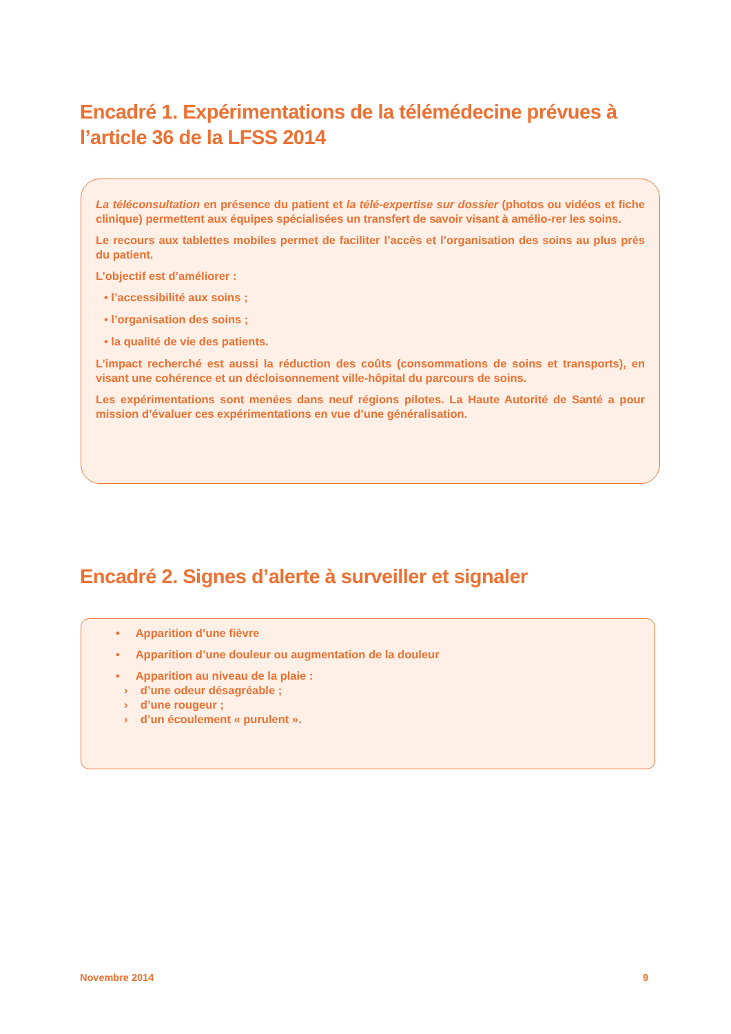Encadré 1. Expérimentations de la télémédecine prévues à
l’article 36 de la LFSS 2014
La téléconsultation en présence du patient et la télé-expertise sur dossier (photos ou vidéos et fiche clinique) permettent aux équipes spécialisées un transfert de savoir visant à amélio-rer les soins.
Le recours aux tablettes mobiles permet de faciliter l’accès et l’organisation des soins au plus près du patient.
L’objectif est d’améliorer :
• l’accessibilité aux soins ;
• l’organisation des soins ;
• la qualité de vie des patients.
L’impact recherché est aussi la réduction des coûts (consommations de soins et transports), en visant une cohérence et un décloisonnement ville-hôpital du parcours de soins.
Les expérimentations sont menées dans neuf régions pilotes. La Haute Autorité de Santé a pour mission d’évaluer ces expérimentations en vue d’une généralisation.
Encadré 2. Signes d’alerte à surveiller et signaler
• Apparition d’une fièvre
• Apparition d’une douleur ou augmentation de la douleur
• Apparition au niveau de la plaie :
› d’une odeur désagréable ;
› d’une rougeur ;
› d’un écoulement « purulent ».
Novembre 2014 9